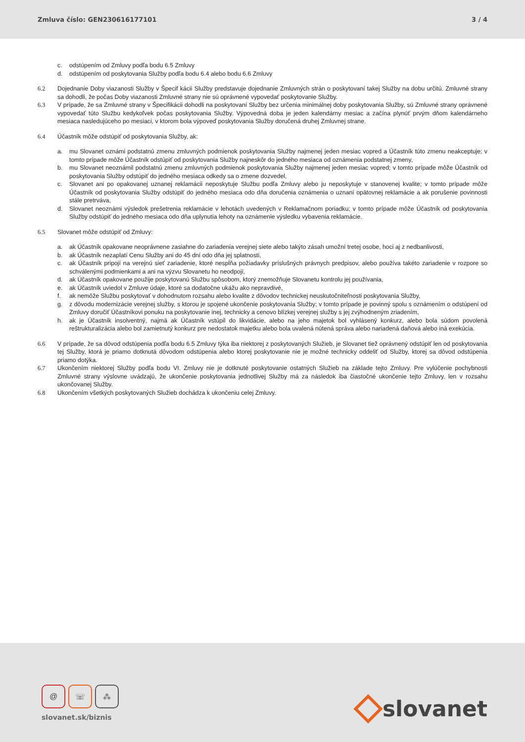Zmluva číslo: GEN230616177101 3 / 4
c. odstúpením od Zmluvy podľa bodu 6.5 Zmluvy
d. odstúpením od poskytovania Služby podľa bodu 6.4 alebo bodu 6.6 Zmluvy
6.2 Dojednanie Doby viazanosti Služby v Špecif kácii Služby predstavuje dojednanie Zmluvných strán o poskytovaní takej Služby na dobu určitú. Zmluvné strany sa dohodli, že počas Doby viazanosti Zmluvné strany nie sú oprávnené vypovedať poskytovanie Služby.
6.3 V prípade, že sa Zmluvné strany v Špecifikácii dohodli na poskytovaní Služby bez určenia minimálnej doby poskytovania Služby, sú Zmluvné strany oprávnené vypovedať túto Službu kedykoľvek počas poskytovania Služby. Výpovedná doba je jeden kalendárny mesiac a začína plynúť prvým dňom kalendárneho mesiaca nasledujúceho po mesiaci, v ktorom bola výpoveď poskytovania Služby doručená druhej Zmluvnej strane.
6.4 Účastník môže odstúpiť od poskytovania Služby, ak:
a. mu Slovanet oznámi podstatnú zmenu zmluvných podmienok poskytovania Služby najmenej jeden mesiac vopred a Účastník túto zmenu neakceptuje; v tomto prípade môže Účastník odstúpiť od poskytovania Služby najneskôr do jedného mesiaca od oznámenia podstatnej zmeny,
b. mu Slovanet neoznámil podstatnú zmenu zmluvných podmienok poskytovania Služby najmenej jeden mesiac vopred; v tomto prípade môže Účastník od poskytovania Služby odstúpiť do jedného mesiaca odkedy sa o zmene dozvedel,
c. Slovanet ani po opakovanej uznanej reklamácii neposkytuje Službu podľa Zmluvy alebo ju neposkytuje v stanovenej kvalite; v tomto prípade môže Účastník od poskytovania Služby odstúpiť do jedného mesiaca odo dňa doručenia oznámenia o uznaní opätovnej reklamácie a ak porušenie povinnosti stále pretrváva,
d. Slovanet neoznámi výsledok prešetrenia reklamácie v lehotách uvedených v Reklamačnom poriadku; v tomto prípade môže Účastník od poskytovania Služby odstúpiť do jedného mesiaca odo dňa uplynutia lehoty na oznámenie výsledku vybavenia reklamácie.
6.5 Slovanet môže odstúpiť od Zmluvy:
a. ak Účastník opakovane neoprávnene zasiahne do zariadenia verejnej siete alebo takýto zásah umožní tretej osobe, hoci aj z nedbanlivosti,
b. ak Účastník nezaplatí Cenu Služby ani do 45 dní odo dňa jej splatnosti,
c. ak Účastník pripojí na verejnú sieť zariadenie, ktoré nespĺňa požiadavky príslušných právnych predpisov, alebo používa takéto zariadenie v rozpore so schválenými podmienkami a ani na výzvu Slovanetu ho neodpojí,
d. ak Účastník opakovane použije poskytovanú Službu spôsobom, ktorý znemožňuje Slovanetu kontrolu jej používania,
e. ak Účastník uviedol v Zmluve údaje, ktoré sa dodatočne ukážu ako nepravdivé,
f. ak nemôže Službu poskytovať v dohodnutom rozsahu alebo kvalite z dôvodov technickej neuskutočniteľnosti poskytovania Služby,
g. z dôvodu modernizácie verejnej služby, s ktorou je spojené ukončenie poskytovania Služby; v tomto prípade je povinný spolu s oznámením o odstúpení od Zmluvy doručiť Účastníkovi ponuku na poskytovanie inej, technicky a cenovo blízkej verejnej služby s jej zvýhodneným zriadením,
h. ak je Účastník insolventný, najmä ak Účastník vstúpil do likvidácie, alebo na jeho majetok bol vyhlásený konkurz, alebo bola súdom povolená reštrukturalizácia alebo bol zamietnutý konkurz pre nedostatok majetku alebo bola uvalená nútená správa alebo nariadená daňová alebo iná exekúcia.
6.6 V prípade, že sa dôvod odstúpenia podľa bodu 6.5 Zmluvy týka iba niektorej z poskytovaných Služieb, je Slovanet tiež oprávnený odstúpiť len od poskytovania tej Služby, ktorá je priamo dotknutá dôvodom odstúpenia alebo ktorej poskytovanie nie je možné technicky oddeliť od Služby, ktorej sa dôvod odstúpenia priamo dotýka.
6.7 Ukončením niektorej Služby podľa bodu VI. Zmluvy nie je dotknuté poskytovanie ostatných Služieb na základe tejto Zmluvy. Pre vylúčenie pochybnosti Zmluvné strany výslovne uvádzajú, že ukončenie poskytovania jednotlivej Služby má za následok iba čiastočné ukončenie tejto Zmluvy, len v rozsahu ukončovanej Služby.
6.8 Ukončením všetkých poskytovaných Služieb dochádza k ukončeniu celej Zmluvy.
@ ☏ ⁂
slovanet.sk/biznis
slovanet